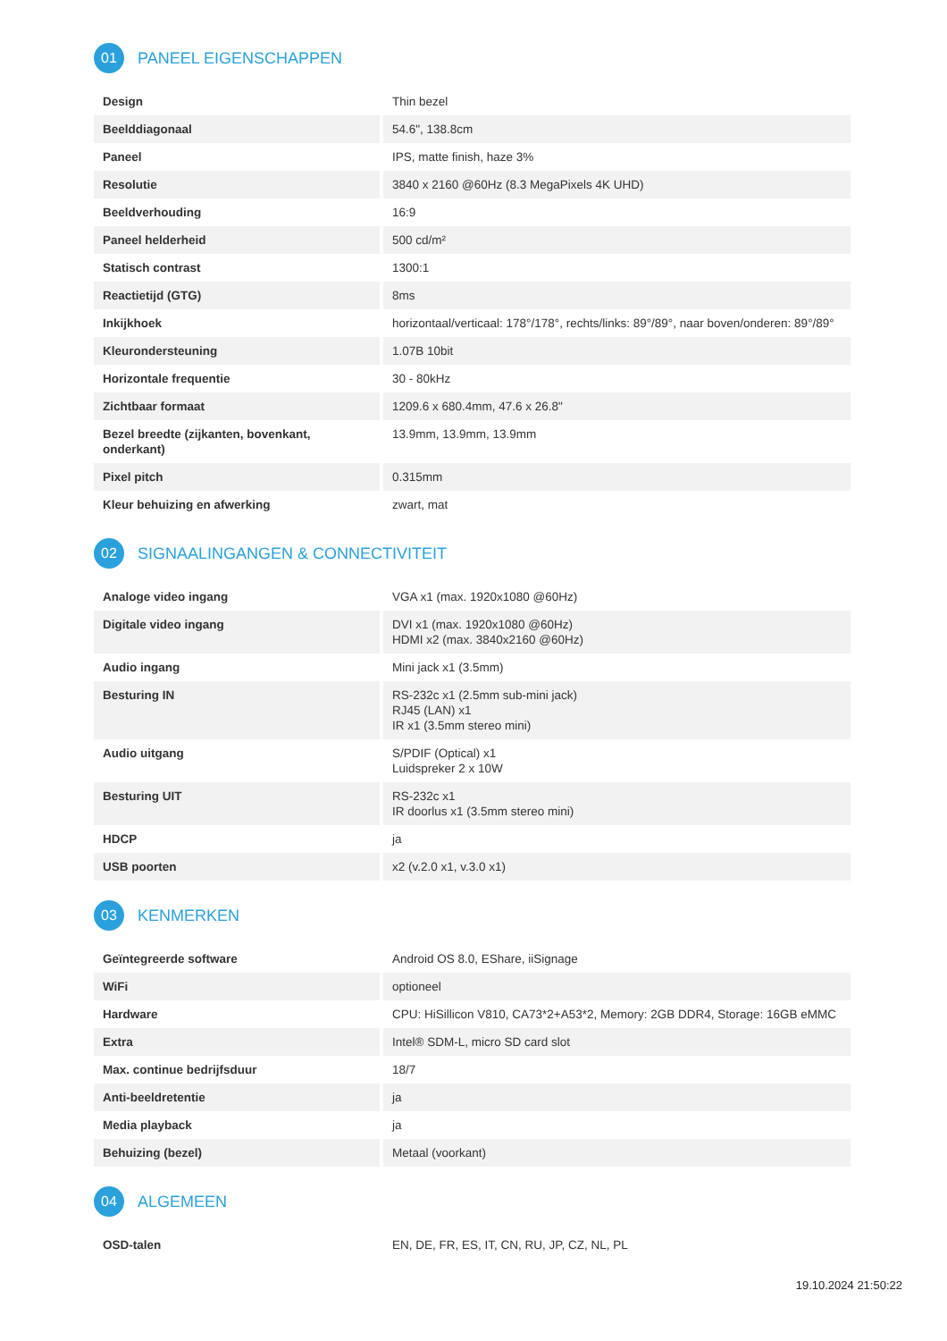01 PANEEL EIGENSCHAPPEN
| Design | Thin bezel |
| Beelddiagonaal | 54.6", 138.8cm |
| Paneel | IPS, matte finish, haze 3% |
| Resolutie | 3840 x 2160 @60Hz (8.3 MegaPixels 4K UHD) |
| Beeldverhouding | 16:9 |
| Paneel helderheid | 500 cd/m² |
| Statisch contrast | 1300:1 |
| Reactietijd (GTG) | 8ms |
| Inkijkhoek | horizontaal/verticaal: 178°/178°, rechts/links: 89°/89°, naar boven/onderen: 89°/89° |
| Kleurondersteuning | 1.07B 10bit |
| Horizontale frequentie | 30 - 80kHz |
| Zichtbaar formaat | 1209.6 x 680.4mm, 47.6 x 26.8" |
| Bezel breedte (zijkanten, bovenkant, onderkant) | 13.9mm, 13.9mm, 13.9mm |
| Pixel pitch | 0.315mm |
| Kleur behuizing en afwerking | zwart, mat |
02 SIGNAALINGANGEN & CONNECTIVITEIT
| Analoge video ingang | VGA x1 (max. 1920x1080 @60Hz) |
| Digitale video ingang | DVI x1 (max. 1920x1080 @60Hz) HDMI x2 (max. 3840x2160 @60Hz) |
| Audio ingang | Mini jack x1 (3.5mm) |
| Besturing IN | RS-232c x1 (2.5mm sub-mini jack) RJ45 (LAN) x1 IR x1 (3.5mm stereo mini) |
| Audio uitgang | S/PDIF (Optical) x1 Luidspreker 2 x 10W |
| Besturing UIT | RS-232c x1 IR doorlus x1 (3.5mm stereo mini) |
| HDCP | ja |
| USB poorten | x2 (v.2.0 x1, v.3.0 x1) |
03 KENMERKEN
| Geïntegreerde software | Android OS 8.0, EShare, iiSignage |
| WiFi | optioneel |
| Hardware | CPU: HiSillicon V810, CA73*2+A53*2, Memory: 2GB DDR4, Storage: 16GB eMMC |
| Extra | Intel® SDM-L, micro SD card slot |
| Max. continue bedrijfsduur | 18/7 |
| Anti-beeldretentie | ja |
| Media playback | ja |
| Behuizing (bezel) | Metaal (voorkant) |
04 ALGEMEEN
| OSD-talen | EN, DE, FR, ES, IT, CN, RU, JP, CZ, NL, PL |
19.10.2024 21:50:22